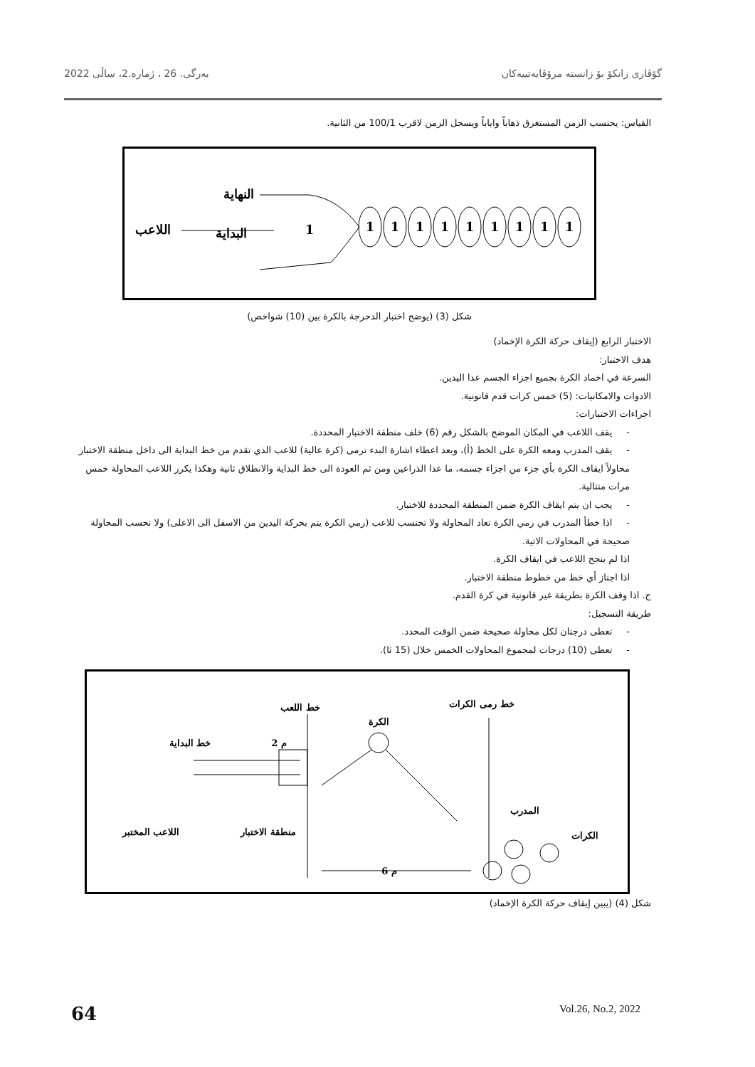گۆڤاری زانكۆ بۆ زانستە مرۆڤایەتییەكان بەرگی. 26 ، ژمارە.2، ساڵی 2022
القياس: يحتسب الزمن المستغرق ذهاباً واياباً ويسجل الزمن لاقرب 100/1 من الثانية.
النهاية
اللاعب
البداية
1
1
1
1
1
1
1
1
1
1
شكل (3) (يوضح اختبار الدحرجة بالكرة بين (10) شواخص)
الاختبار الرابع (إيقاف حركة الكرة الإخماد)
هدف الاختبار:
السرعة في اخماد الكرة بجميع اجزاء الجسم عدا اليدين.
الادوات والامكانيات: (5) خمس كرات قدم قانونية.
اجراءات الاختبارات:
-يقف اللاعب في المكان الموضح بالشكل رقم (6) خلف منطقة الاختبار المحددة.
-يقف المدرب ومعه الكرة على الخط (أ)، وبعد اعطاء اشارة البدء ترمى (كرة عالية) للاعب الذي تقدم من خط البداية الى داخل منطقة الاختبار محاولاً ايقاف الكرة بأي جزء من اجزاء جسمه، ما عدا الذراعين ومن ثم العودة الى خط البداية والانطلاق ثانية وهكذا يكرر اللاعب المحاولة خمس مرات متتالية.
-يجب ان يتم ايقاف الكرة ضمن المنطقة المحددة للاختبار.
-اذا خطأ المدرب في رمي الكرة تعاد المحاولة ولا تحتسب للاعب (رمي الكرة يتم بحركة اليدين من الاسفل الى الاعلى) ولا تحسب المحاولة صحيحة في المحاولات الاتية.
اذا لم ينجح اللاعب في ايقاف الكرة.
اذا اجتاز أي خط من خطوط منطقة الاختبار.
ج. اذا وقف الكرة بطريقة غير قانونية في كرة القدم.
طريقة التسجيل:
-تعطى درجتان لكل محاولة صحيحة ضمن الوقت المحدد.
-تعطى (10) درجات لمجموع المحاولات الخمس خلال (15 ثا).
خط اللعب
خط رمى الكرات
الكرة
خط البداية
2 م
المدرب
الكرات
اللاعب المختبر
منطقة الاختبار
6 م
شكل (4) (يبين إيقاف حركة الكرة الإخماد)
64 Vol.26, No.2, 2022